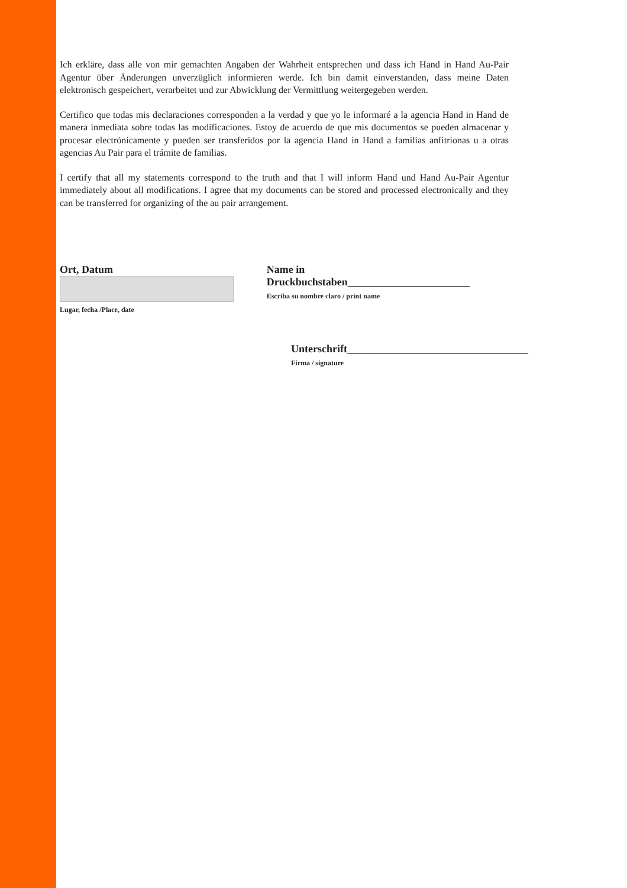Ich erkläre, dass alle von mir gemachten Angaben der Wahrheit entsprechen und dass ich Hand in Hand Au-Pair Agentur über Änderungen unverzüglich informieren werde. Ich bin damit einverstanden, dass meine Daten elektronisch gespeichert, verarbeitet und zur Abwicklung der Vermittlung weitergegeben werden.
Certifico que todas mis declaraciones corresponden a la verdad y que yo le informaré a la agencia Hand in Hand de manera inmediata sobre todas las modificaciones. Estoy de acuerdo de que mis documentos se pueden almacenar y procesar electrónicamente y pueden ser transferidos por la agencia Hand in Hand a familias anfitrionas u a otras agencias Au Pair para el trámite de familias.
I certify that all my statements correspond to the truth and that I will inform Hand und Hand Au-Pair Agentur immediately about all modifications. I agree that my documents can be stored and processed electronically and they can be transferred for organizing of the au pair arrangement.
Ort, Datum
Lugar, fecha /Place, date
Name in Druckbuchstaben_______________________
Escriba su nombre claro / print name
Unterschrift__________________________________
Firma / signature